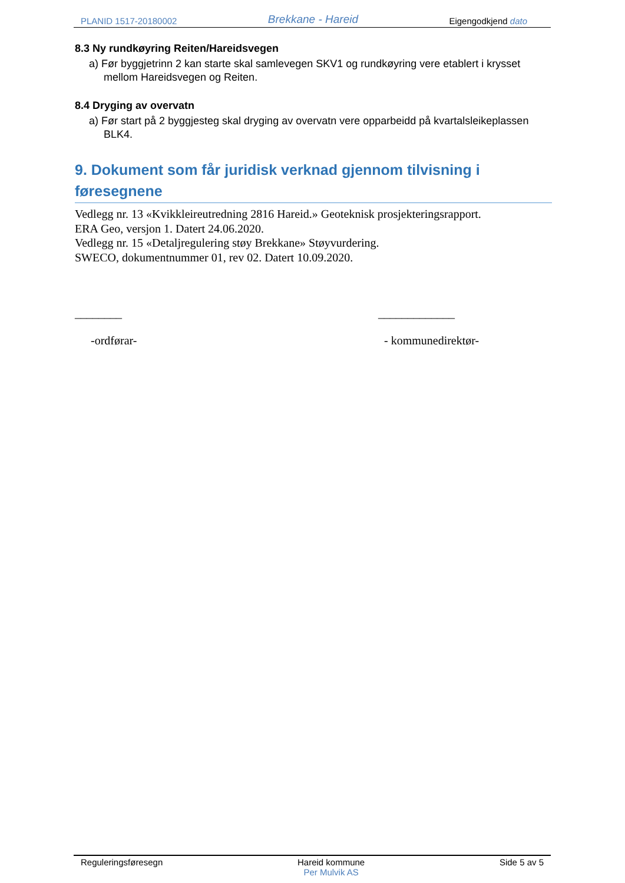PLANID 1517-20180002 Brekkane - Hareid Eigengodkjend dato
8.3 Ny rundkøyring Reiten/Hareidsvegen
a) Før byggjetrinn 2 kan starte skal samlevegen SKV1 og rundkøyring vere etablert i krysset mellom Hareidsvegen og Reiten.
8.4 Dryging av overvatn
a) Før start på 2 byggjesteg skal dryging av overvatn vere opparbeidd på kvartalsleikeplassen BLK4.
9. Dokument som får juridisk verknad gjennom tilvisning i føresegnene
Vedlegg nr. 13 «Kvikkleireutredning 2816 Hareid.» Geoteknisk prosjekteringsrapport.
ERA Geo, versjon 1. Datert 24.06.2020.
Vedlegg nr. 15 «Detaljregulering støy Brekkane» Støyvurdering.
SWECO, dokumentnummer 01, rev 02. Datert 10.09.2020.
________
-ordførar-
_____________
- kommunedirektør-
Reguleringsføresegn Hareid kommune
Per Mulvik AS Side 5 av 5